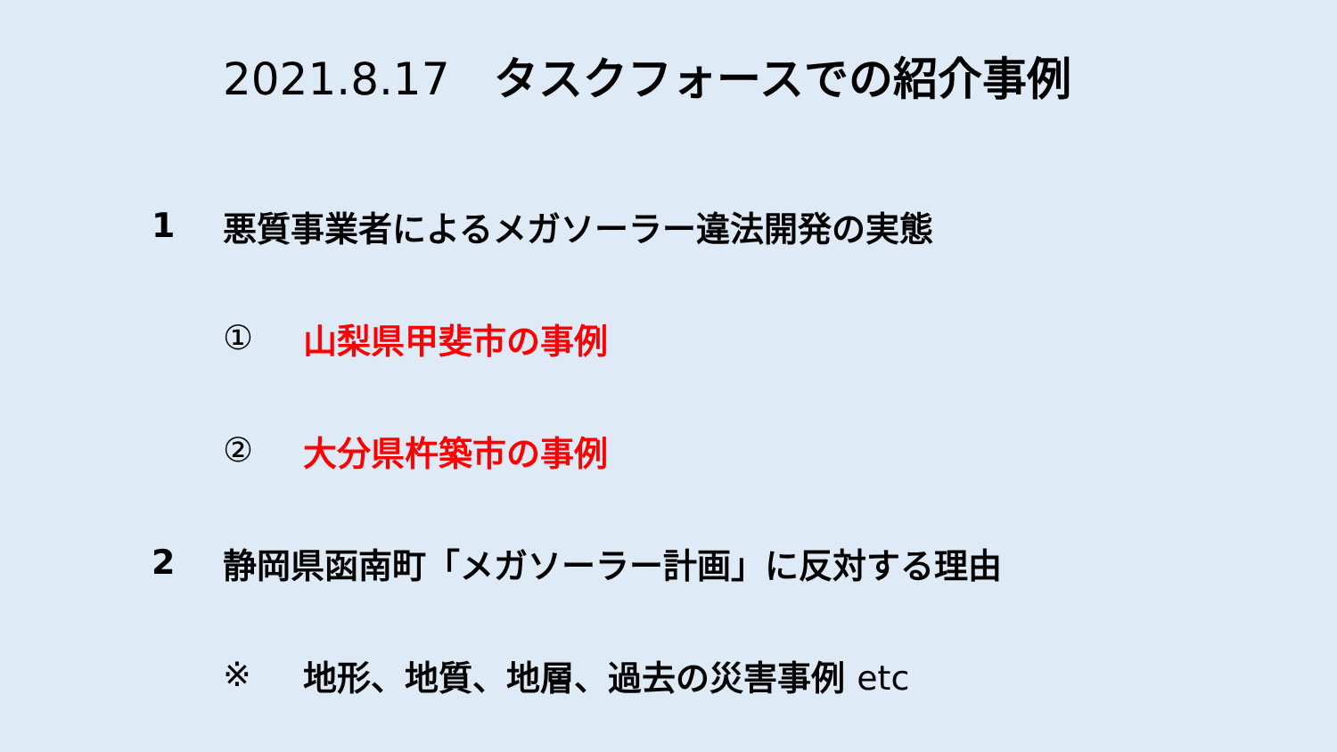2021.8.17 タスクフォースでの紹介事例
1 悪質事業者によるメガソーラー違法開発の実態
① 山梨県甲斐市の事例
② 大分県杵築市の事例
2 静岡県函南町「メガソーラー計画」に反対する理由
※ 地形、地質、地層、過去の災害事例 etc